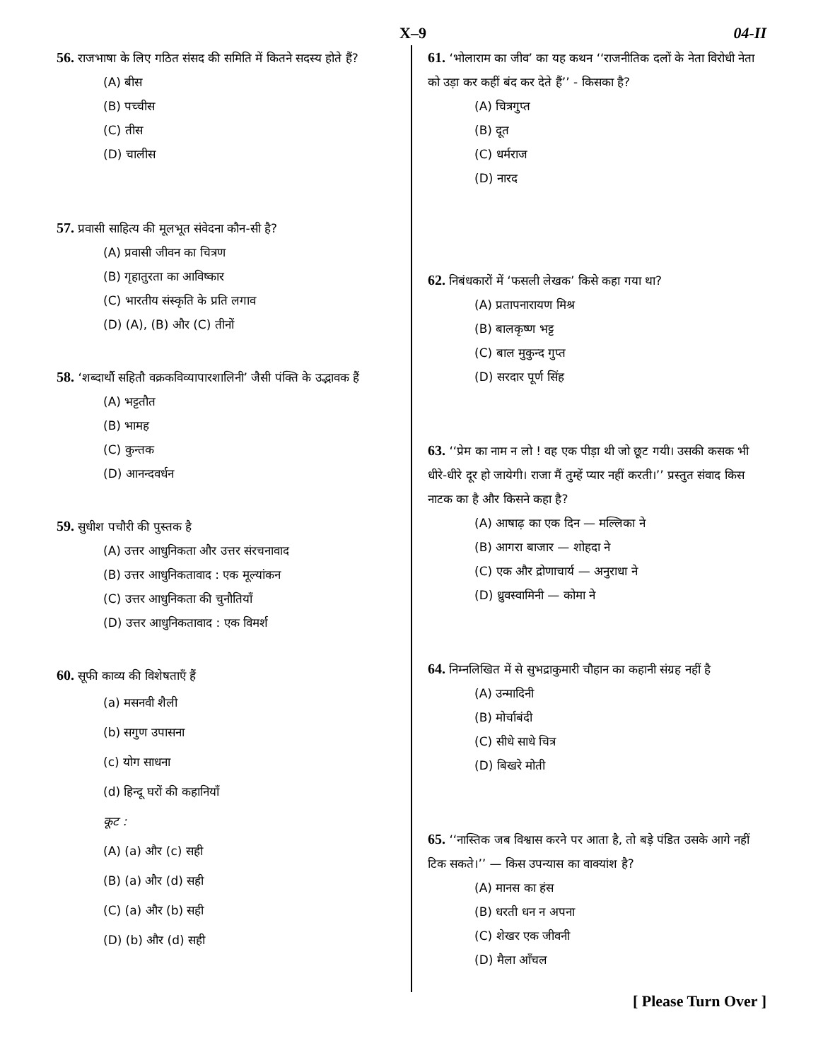X–9 04-II
56. राजभाषा के लिए गठित संसद की समिति में कितने सदस्य होते हैं?
(A) बीस
(B) पच्चीस
(C) तीस
(D) चालीस
57. प्रवासी साहित्य की मूलभूत संवेदना कौन-सी है?
(A) प्रवासी जीवन का चित्रण
(B) गृहातुरता का आविष्कार
(C) भारतीय संस्कृति के प्रति लगाव
(D) (A), (B) और (C) तीनों
58. ‘शब्दार्थौ सहितौ वक्रकविव्यापारशालिनी’ जैसी पंक्ति के उद्भावक हैं
(A) भट्टतौत
(B) भामह
(C) कुन्तक
(D) आनन्दवर्धन
59. सुधीश पचौरी की पुस्तक है
(A) उत्तर आधुनिकता और उत्तर संरचनावाद
(B) उत्तर आधुनिकतावाद : एक मूल्यांकन
(C) उत्तर आधुनिकता की चुनौतियाँ
(D) उत्तर आधुनिकतावाद : एक विमर्श
60. सूफी काव्य की विशेषताएँ हैं
(a) मसनवी शैली
(b) सगुण उपासना
(c) योग साधना
(d) हिन्दू घरों की कहानियाँ
कूट :
(A) (a) और (c) सही
(B) (a) और (d) सही
(C) (a) और (b) सही
(D) (b) और (d) सही
61. ‘भोलाराम का जीव’ का यह कथन ‘‘राजनीतिक दलों के नेता विरोधी नेता को उड़ा कर कहीं बंद कर देते हैं’’ - किसका है?
(A) चित्रगुप्त
(B) दूत
(C) धर्मराज
(D) नारद
62. निबंधकारों में ‘फसली लेखक’ किसे कहा गया था?
(A) प्रतापनारायण मिश्र
(B) बालकृष्ण भट्ट
(C) बाल मुकुन्द गुप्त
(D) सरदार पूर्ण सिंह
63. ‘‘प्रेम का नाम न लो ! वह एक पीड़ा थी जो छूट गयी। उसकी कसक भी धीरे-धीरे दूर हो जायेगी। राजा मैं तुम्हें प्यार नहीं करती।’’ प्रस्तुत संवाद किस नाटक का है और किसने कहा है?
(A) आषाढ़ का एक दिन — मल्लिका ने
(B) आगरा बाजार — शोहदा ने
(C) एक और द्रोणाचार्य — अनुराधा ने
(D) ध्रुवस्वामिनी — कोमा ने
64. निम्नलिखित में से सुभद्राकुमारी चौहान का कहानी संग्रह नहीं है
(A) उन्मादिनी
(B) मोर्चाबंदी
(C) सीधे साधे चित्र
(D) बिखरे मोती
65. ‘‘नास्तिक जब विश्वास करने पर आता है, तो बड़े पंडित उसके आगे नहीं टिक सकते।’’ — किस उपन्यास का वाक्यांश है?
(A) मानस का हंस
(B) धरती धन न अपना
(C) शेखर एक जीवनी
(D) मैला आँचल
[ Please Turn Over ]